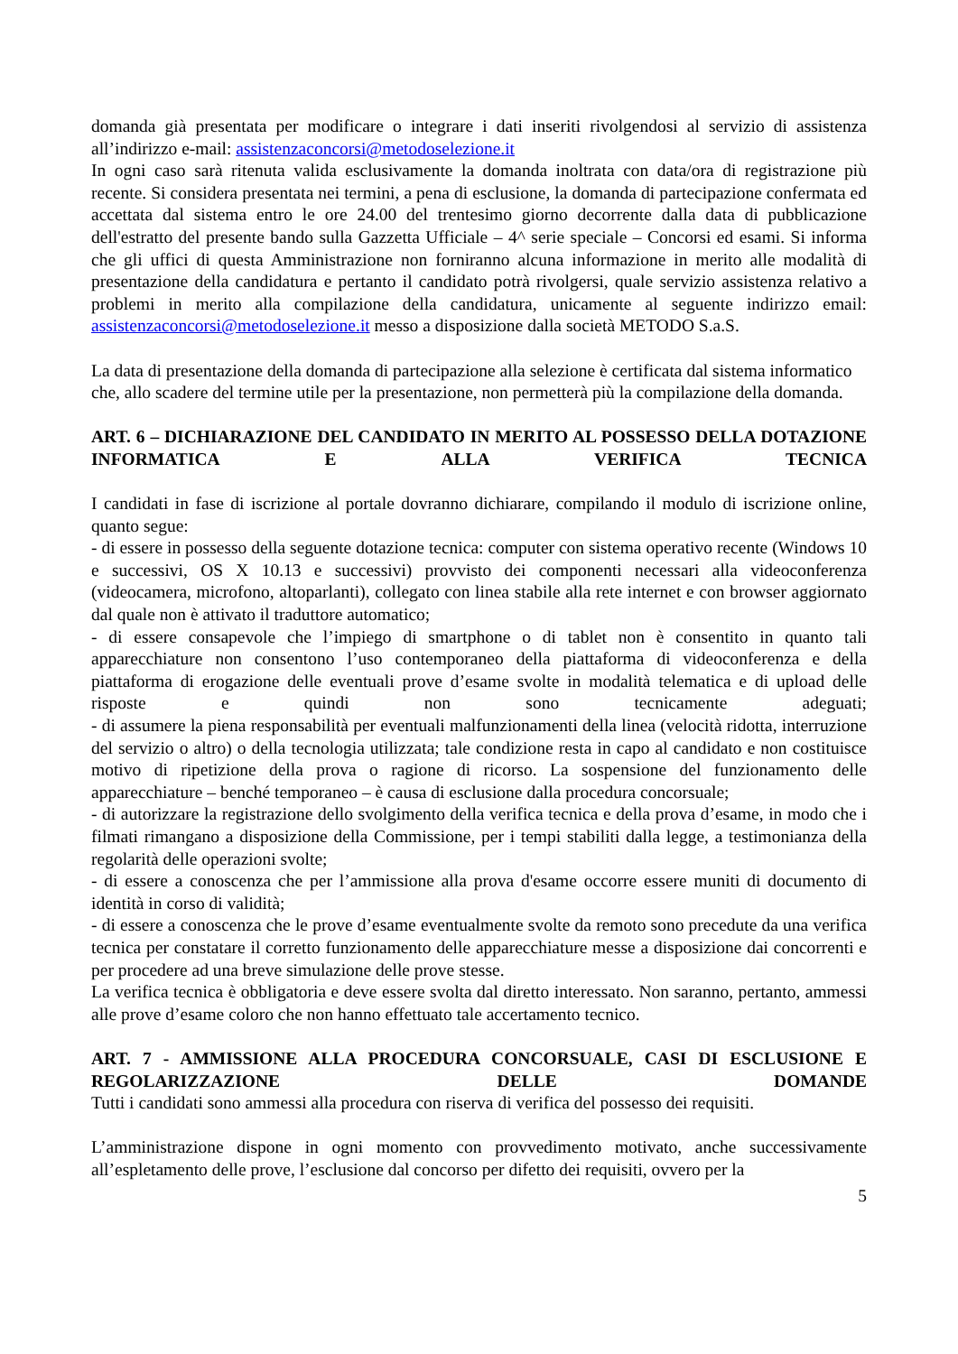domanda già presentata per modificare o integrare i dati inseriti rivolgendosi al servizio di assistenza all’indirizzo e-mail: assistenzaconcorsi@metodoselezione.it
In ogni caso sarà ritenuta valida esclusivamente la domanda inoltrata con data/ora di registrazione più recente. Si considera presentata nei termini, a pena di esclusione, la domanda di partecipazione confermata ed accettata dal sistema entro le ore 24.00 del trentesimo giorno decorrente dalla data di pubblicazione dell'estratto del presente bando sulla Gazzetta Ufficiale – 4^ serie speciale – Concorsi ed esami. Si informa che gli uffici di questa Amministrazione non forniranno alcuna informazione in merito alle modalità di presentazione della candidatura e pertanto il candidato potrà rivolgersi, quale servizio assistenza relativo a problemi in merito alla compilazione della candidatura, unicamente al seguente indirizzo email: assistenzaconcorsi@metodoselezione.it messo a disposizione dalla società METODO S.a.S.
La data di presentazione della domanda di partecipazione alla selezione è certificata dal sistema informatico che, allo scadere del termine utile per la presentazione, non permetterà più la compilazione della domanda.
ART. 6 – DICHIARAZIONE DEL CANDIDATO IN MERITO AL POSSESSO DELLA DOTAZIONE INFORMATICA E ALLA VERIFICA TECNICA
I candidati in fase di iscrizione al portale dovranno dichiarare, compilando il modulo di iscrizione online, quanto segue:
- di essere in possesso della seguente dotazione tecnica: computer con sistema operativo recente (Windows 10 e successivi, OS X 10.13 e successivi) provvisto dei componenti necessari alla videoconferenza (videocamera, microfono, altoparlanti), collegato con linea stabile alla rete internet e con browser aggiornato dal quale non è attivato il traduttore automatico;
- di essere consapevole che l’impiego di smartphone o di tablet non è consentito in quanto tali apparecchiature non consentono l’uso contemporaneo della piattaforma di videoconferenza e della piattaforma di erogazione delle eventuali prove d’esame svolte in modalità telematica e di upload delle risposte e quindi non sono tecnicamente adeguati;
- di assumere la piena responsabilità per eventuali malfunzionamenti della linea (velocità ridotta, interruzione del servizio o altro) o della tecnologia utilizzata; tale condizione resta in capo al candidato e non costituisce motivo di ripetizione della prova o ragione di ricorso. La sospensione del funzionamento delle apparecchiature – benché temporaneo – è causa di esclusione dalla procedura concorsuale;
- di autorizzare la registrazione dello svolgimento della verifica tecnica e della prova d’esame, in modo che i filmati rimangano a disposizione della Commissione, per i tempi stabiliti dalla legge, a testimonianza della regolarità delle operazioni svolte;
- di essere a conoscenza che per l’ammissione alla prova d'esame occorre essere muniti di documento di identità in corso di validità;
- di essere a conoscenza che le prove d’esame eventualmente svolte da remoto sono precedute da una verifica tecnica per constatare il corretto funzionamento delle apparecchiature messe a disposizione dai concorrenti e per procedere ad una breve simulazione delle prove stesse.
La verifica tecnica è obbligatoria e deve essere svolta dal diretto interessato. Non saranno, pertanto, ammessi alle prove d’esame coloro che non hanno effettuato tale accertamento tecnico.
ART. 7 - AMMISSIONE ALLA PROCEDURA CONCORSUALE, CASI DI ESCLUSIONE E REGOLARIZZAZIONE DELLE DOMANDE
Tutti i candidati sono ammessi alla procedura con riserva di verifica del possesso dei requisiti.
L’amministrazione dispone in ogni momento con provvedimento motivato, anche successivamente all’espletamento delle prove, l’esclusione dal concorso per difetto dei requisiti, ovvero per la
5